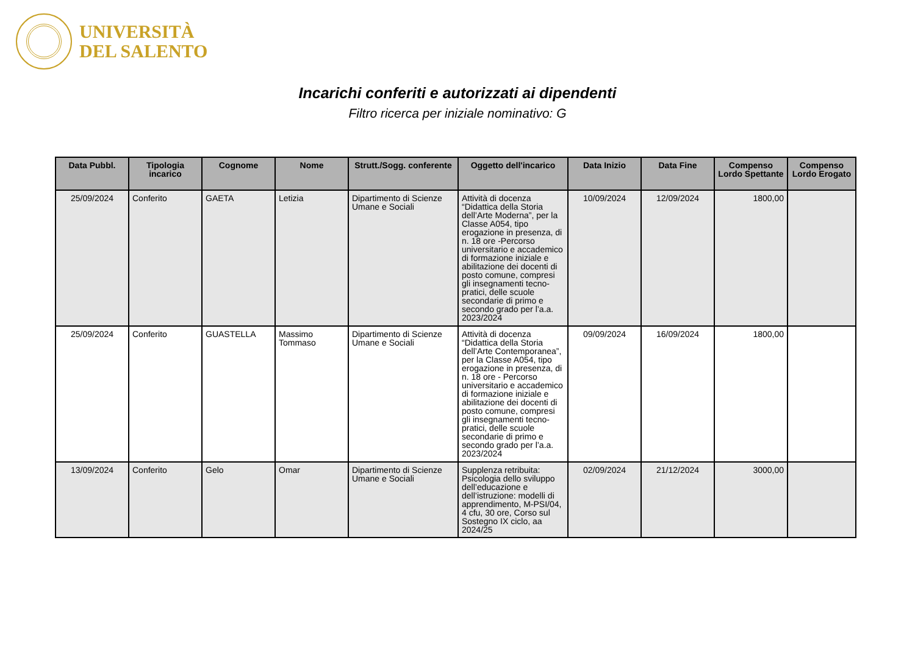UNIVERSITÀ
DEL SALENTO
Incarichi conferiti e autorizzati ai dipendenti
Filtro ricerca per iniziale nominativo: G
| Data Pubbl. | Tipologia incarico | Cognome | Nome | Strutt./Sogg. conferente | Oggetto dell'incarico | Data Inizio | Data Fine | Compenso Lordo Spettante | Compenso Lordo Erogato |
| --- | --- | --- | --- | --- | --- | --- | --- | --- | --- |
| 25/09/2024 | Conferito | GAETA | Letizia | Dipartimento di Scienze Umane e Sociali | Attività di docenza “Didattica della Storia dell’Arte Moderna”, per la Classe A054, tipo erogazione in presenza, di n. 18 ore -Percorso universitario e accademico di formazione iniziale e abilitazione dei docenti di posto comune, compresi gli insegnamenti tecno-pratici, delle scuole secondarie di primo e secondo grado per l’a.a. 2023/2024 | 10/09/2024 | 12/09/2024 | 1800,00 | |
| 25/09/2024 | Conferito | GUASTELLA | Massimo Tommaso | Dipartimento di Scienze Umane e Sociali | Attività di docenza “Didattica della Storia dell’Arte Contemporanea”, per la Classe A054, tipo erogazione in presenza, di n. 18 ore - Percorso universitario e accademico di formazione iniziale e abilitazione dei docenti di posto comune, compresi gli insegnamenti tecno-pratici, delle scuole secondarie di primo e secondo grado per l’a.a. 2023/2024 | 09/09/2024 | 16/09/2024 | 1800,00 | |
| 13/09/2024 | Conferito | Gelo | Omar | Dipartimento di Scienze Umane e Sociali | Supplenza retribuita: Psicologia dello sviluppo dell’educazione e dell’istruzione: modelli di apprendimento, M-PSI/04, 4 cfu, 30 ore, Corso sul Sostegno IX ciclo, aa 2024/25 | 02/09/2024 | 21/12/2024 | 3000,00 | |